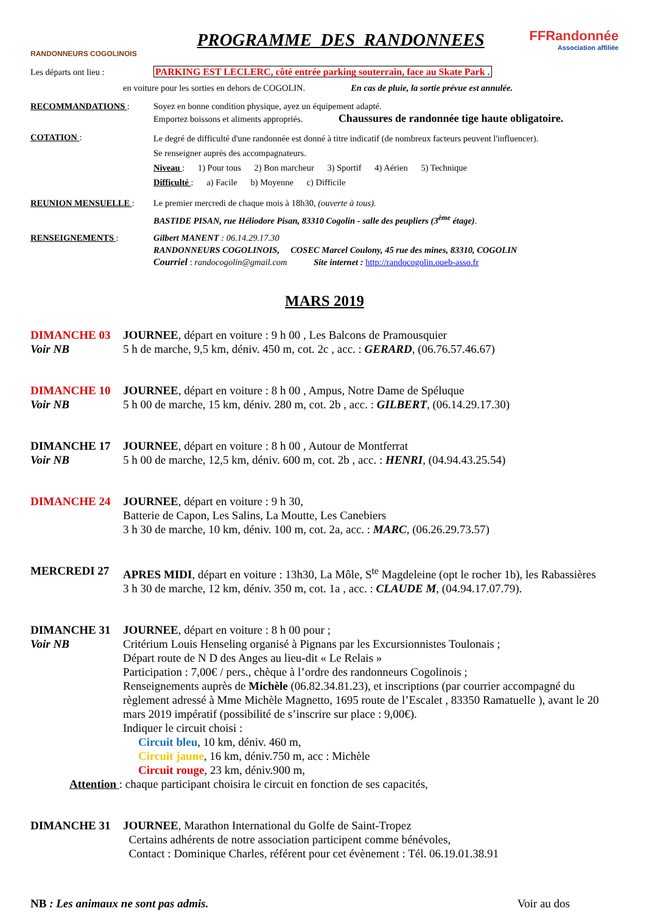RANDONNEURS COGOLINOIS
PROGRAMME DES RANDONNEES
FFRandonnée
Association affiliée
Les départs ont lieu : PARKING EST LECLERC, côté entrée parking souterrain, face au Skate Park .
en voiture pour les sorties en dehors de COGOLIN. En cas de pluie, la sortie prévue est annulée.
RECOMMANDATIONS : Soyez en bonne condition physique, ayez un équipement adapté.
Emportez boissons et aliments appropriés. Chaussures de randonnée tige haute obligatoire.
COTATION :
Le degré de difficulté d'une randonnée est donné à titre indicatif (de nombreux facteurs peuvent l'influencer).
Se renseigner auprès des accompagnateurs.
Niveau : 1) Pour tous 2) Bon marcheur 3) Sportif 4) Aérien 5) Technique
Difficulté : a) Facile b) Moyenne c) Difficile
REUNION MENSUELLE : Le premier mercredi de chaque mois à 18h30, (ouverte à tous).
BASTIDE PISAN, rue Héliodore Pisan, 83310 Cogolin - salle des peupliers (3<sup>ème</sup> étage).
RENSEIGNEMENTS : Gilbert MANENT : 06.14.29.17.30
RANDONNEURS COGOLINOIS, COSEC Marcel Coulony, 45 rue des mines, 83310, COGOLIN
Courriel : randocogolin@gmail.com Site internet : http://randocogolin.oueb-asso.fr
MARS 2019
DIMANCHE 03
Voir NB
JOURNEE, départ en voiture : 9 h 00 , Les Balcons de Pramousquier
5 h de marche, 9,5 km, déniv. 450 m, cot. 2c , acc. : GERARD, (06.76.57.46.67)
DIMANCHE 10
Voir NB
JOURNEE, départ en voiture : 8 h 00 , Ampus, Notre Dame de Spéluque
5 h 00 de marche, 15 km, déniv. 280 m, cot. 2b , acc. : GILBERT, (06.14.29.17.30)
DIMANCHE 17
Voir NB
JOURNEE, départ en voiture : 8 h 00 , Autour de Montferrat
5 h 00 de marche, 12,5 km, déniv. 600 m, cot. 2b , acc. : HENRI, (04.94.43.25.54)
DIMANCHE 24 JOURNEE, départ en voiture : 9 h 30,
Batterie de Capon, Les Salins, La Moutte, Les Canebiers
3 h 30 de marche, 10 km, déniv. 100 m, cot. 2a, acc. : MARC, (06.26.29.73.57)
MERCREDI 27 APRES MIDI, départ en voiture : 13h30, La Môle, S<sup>te</sup> Magdeleine (opt le rocher 1b), les Rabassières
3 h 30 de marche, 12 km, déniv. 350 m, cot. 1a , acc. : CLAUDE M, (04.94.17.07.79).
DIMANCHE 31
Voir NB
JOURNEE, départ en voiture : 8 h 00 pour ;
Critérium Louis Henseling organisé à Pignans par les Excursionnistes Toulonais ;
Départ route de N D des Anges au lieu-dit « Le Relais »
Participation : 7,00€ / pers., chèque à l’ordre des randonneurs Cogolinois ;
Renseignements auprès de Michèle (06.82.34.81.23), et inscriptions (par courrier accompagné du règlement adressé à Mme Michèle Magnetto, 1695 route de l’Escalet , 83350 Ramatuelle ), avant le 20 mars 2019 impératif (possibilité de s’inscrire sur place : 9,00€).
Indiquer le circuit choisi :
Circuit bleu, 10 km, déniv. 460 m,
Circuit jaune, 16 km, déniv.750 m, acc : Michèle
Circuit rouge, 23 km, déniv.900 m,
Attention : chaque participant choisira le circuit en fonction de ses capacités,
DIMANCHE 31 JOURNEE, Marathon International du Golfe de Saint-Tropez
Certains adhérents de notre association participent comme bénévoles,
Contact : Dominique Charles, référent pour cet évènement : Tél. 06.19.01.38.91
NB : Les animaux ne sont pas admis. Voir au dos